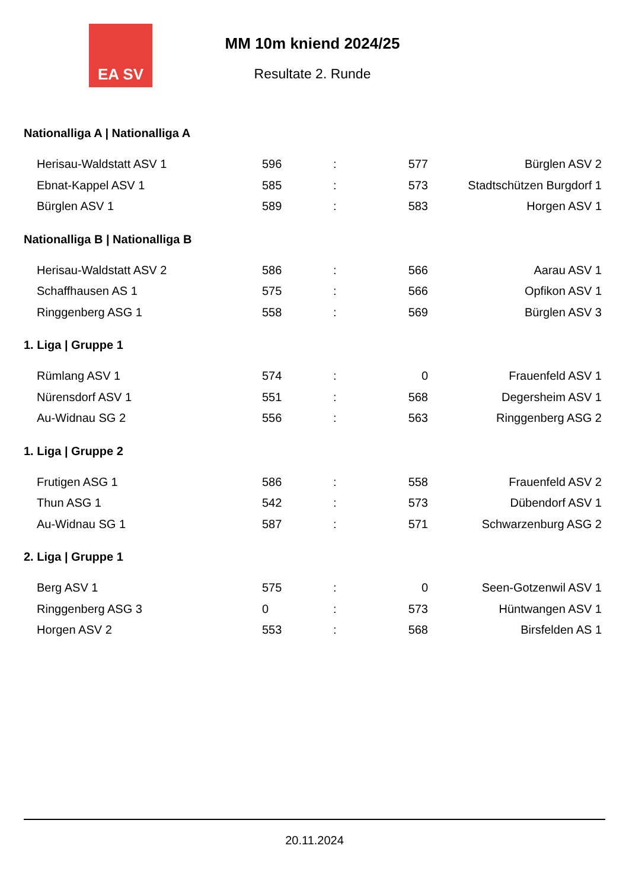EA SV
MM 10m kniend 2024/25
Resultate 2. Runde
Nationalliga A | Nationalliga A
| Herisau-Waldstatt ASV 1 | 596 | : | 577 | Bürglen ASV 2 |
| Ebnat-Kappel ASV 1 | 585 | : | 573 | Stadtschützen Burgdorf 1 |
| Bürglen ASV 1 | 589 | : | 583 | Horgen ASV 1 |
Nationalliga B | Nationalliga B
| Herisau-Waldstatt ASV 2 | 586 | : | 566 | Aarau ASV 1 |
| Schaffhausen AS 1 | 575 | : | 566 | Opfikon ASV 1 |
| Ringgenberg ASG 1 | 558 | : | 569 | Bürglen ASV 3 |
1. Liga | Gruppe 1
| Rümlang ASV 1 | 574 | : | 0 | Frauenfeld ASV 1 |
| Nürensdorf ASV 1 | 551 | : | 568 | Degersheim ASV 1 |
| Au-Widnau SG 2 | 556 | : | 563 | Ringgenberg ASG 2 |
1. Liga | Gruppe 2
| Frutigen ASG 1 | 586 | : | 558 | Frauenfeld ASV 2 |
| Thun ASG 1 | 542 | : | 573 | Dübendorf ASV 1 |
| Au-Widnau SG 1 | 587 | : | 571 | Schwarzenburg ASG 2 |
2. Liga | Gruppe 1
| Berg ASV 1 | 575 | : | 0 | Seen-Gotzenwil ASV 1 |
| Ringgenberg ASG 3 | 0 | : | 573 | Hüntwangen ASV 1 |
| Horgen ASV 2 | 553 | : | 568 | Birsfelden AS 1 |
20.11.2024